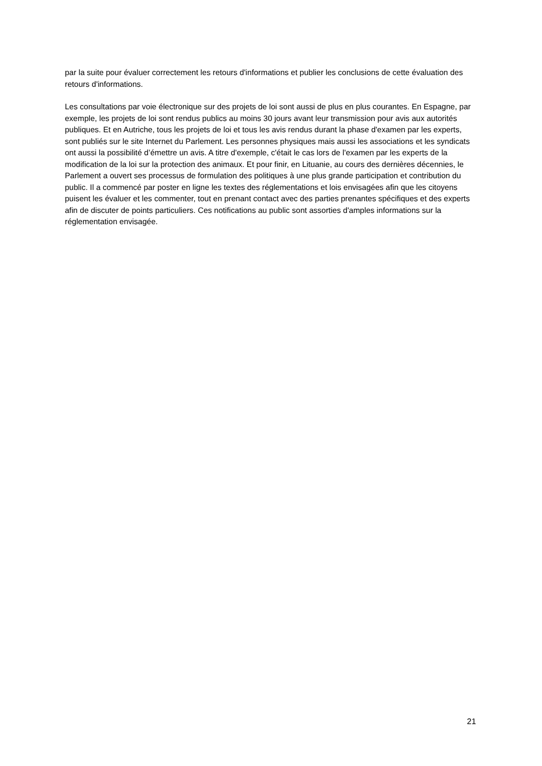par la suite pour évaluer correctement les retours d'informations et publier les conclusions de cette évaluation des retours d'informations.
Les consultations par voie électronique sur des projets de loi sont aussi de plus en plus courantes. En Espagne, par exemple, les projets de loi sont rendus publics au moins 30 jours avant leur transmission pour avis aux autorités publiques. Et en Autriche, tous les projets de loi et tous les avis rendus durant la phase d'examen par les experts, sont publiés sur le site Internet du Parlement. Les personnes physiques mais aussi les associations et les syndicats ont aussi la possibilité d’émettre un avis. A titre d'exemple, c'était le cas lors de l'examen par les experts de la modification de la loi sur la protection des animaux. Et pour finir, en Lituanie, au cours des dernières décennies, le Parlement a ouvert ses processus de formulation des politiques à une plus grande participation et contribution du public. Il a commencé par poster en ligne les textes des réglementations et lois envisagées afin que les citoyens puisent les évaluer et les commenter, tout en prenant contact avec des parties prenantes spécifiques et des experts afin de discuter de points particuliers. Ces notifications au public sont assorties d'amples informations sur la réglementation envisagée.
21